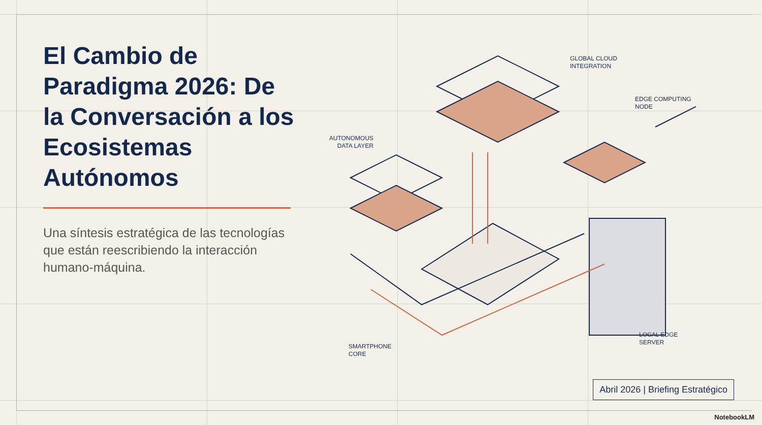El Cambio de Paradigma 2026: De la Conversación a los Ecosistemas Autónomos
Una síntesis estratégica de las tecnologías que están reescribiendo la interacción humano-máquina.
GLOBAL CLOUD
INTEGRATION
EDGE COMPUTING
NODE
AUTONOMOUS
DATA LAYER
SMARTPHONE
CORE
LOCAL EDGE
SERVER
Abril 2026 | Briefing Estratégico
NotebookLM